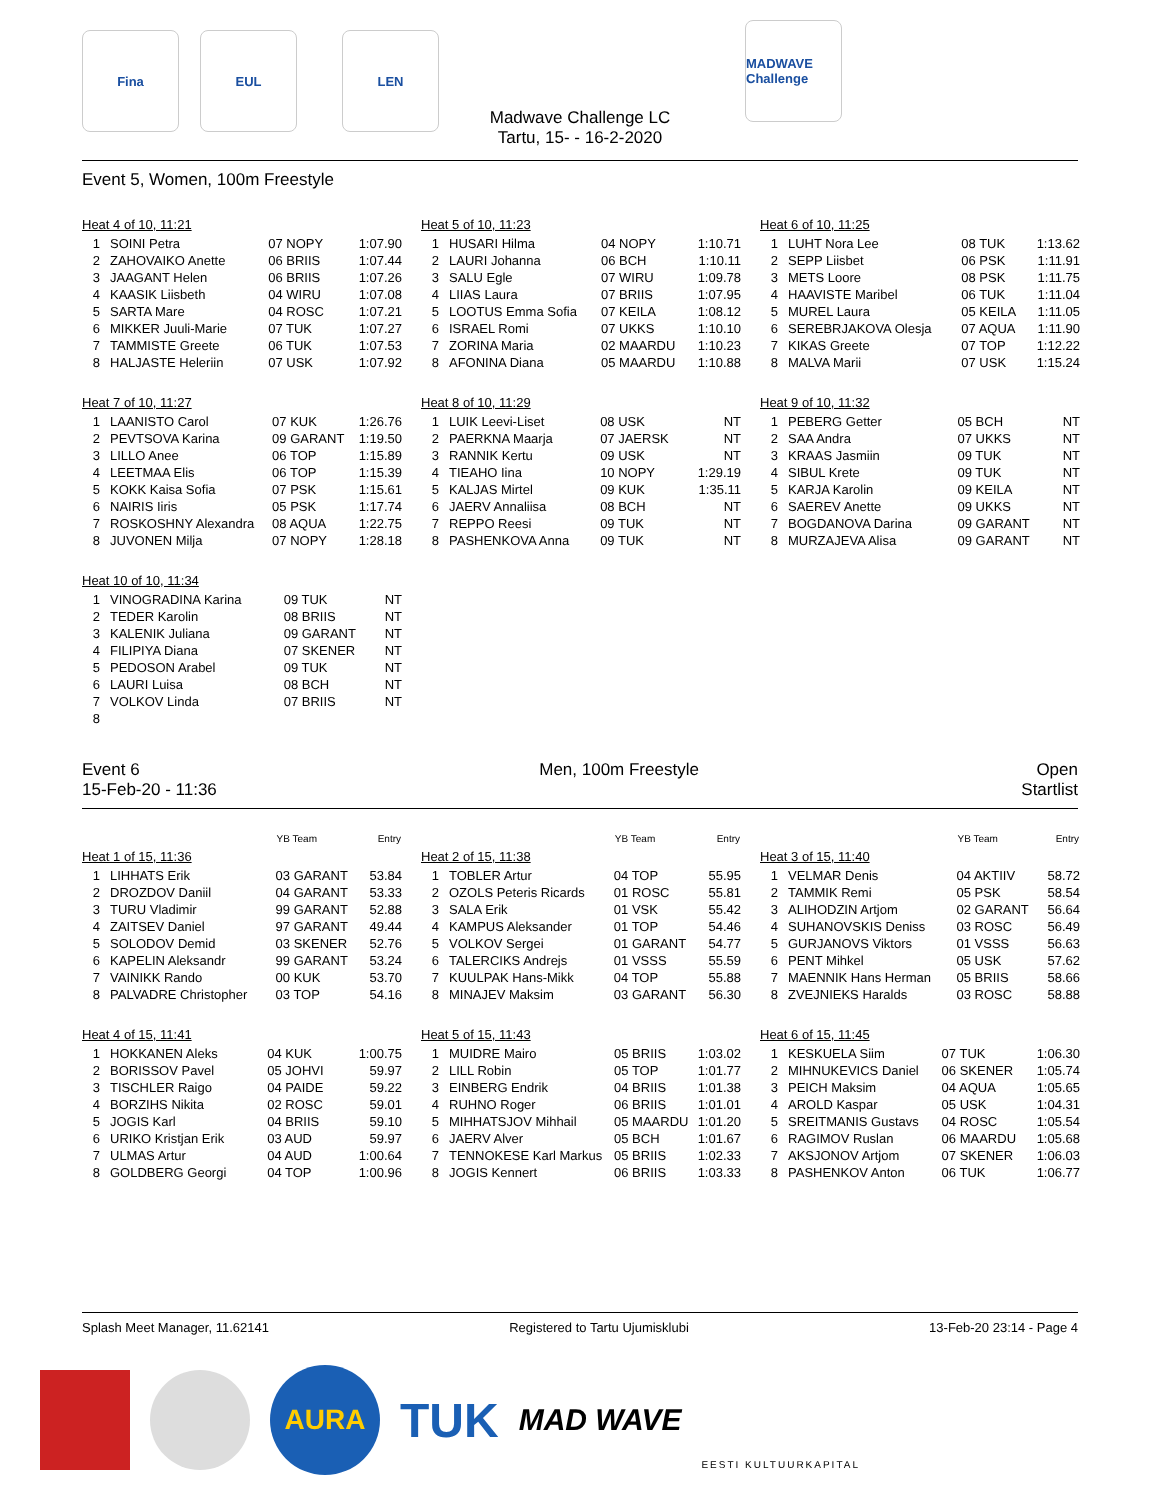Fina EUL LEN
MADWAVE Challenge
Madwave Challenge LC
Tartu, 15- - 16-2-2020
Event 5, Women, 100m Freestyle
| Heat 4 of 10, 11:21 | | | |
| 1 | SOINI Petra | 07 NOPY | 1:07.90 |
| 2 | ZAHOVAIKO Anette | 06 BRIIS | 1:07.44 |
| 3 | JAAGANT Helen | 06 BRIIS | 1:07.26 |
| 4 | KAASIK Liisbeth | 04 WIRU | 1:07.08 |
| 5 | SARTA Mare | 04 ROSC | 1:07.21 |
| 6 | MIKKER Juuli-Marie | 07 TUK | 1:07.27 |
| 7 | TAMMISTE Greete | 06 TUK | 1:07.53 |
| 8 | HALJASTE Heleriin | 07 USK | 1:07.92 |
| Heat 7 of 10, 11:27 | | | |
| 1 | LAANISTO Carol | 07 KUK | 1:26.76 |
| 2 | PEVTSOVA Karina | 09 GARANT | 1:19.50 |
| 3 | LILLO Anee | 06 TOP | 1:15.89 |
| 4 | LEETMAA Elis | 06 TOP | 1:15.39 |
| 5 | KOKK Kaisa Sofia | 07 PSK | 1:15.61 |
| 6 | NAIRIS Iiris | 05 PSK | 1:17.74 |
| 7 | ROSKOSHNY Alexandra | 08 AQUA | 1:22.75 |
| 8 | JUVONEN Milja | 07 NOPY | 1:28.18 |
| Heat 10 of 10, 11:34 | | | |
| 1 | VINOGRADINA Karina | 09 TUK | NT |
| 2 | TEDER Karolin | 08 BRIIS | NT |
| 3 | KALENIK Juliana | 09 GARANT | NT |
| 4 | FILIPIYA Diana | 07 SKENER | NT |
| 5 | PEDOSON Arabel | 09 TUK | NT |
| 6 | LAURI Luisa | 08 BCH | NT |
| 7 | VOLKOV Linda | 07 BRIIS | NT |
| 8 | | | |
| Heat 5 of 10, 11:23 | | | |
| 1 | HUSARI Hilma | 04 NOPY | 1:10.71 |
| 2 | LAURI Johanna | 06 BCH | 1:10.11 |
| 3 | SALU Egle | 07 WIRU | 1:09.78 |
| 4 | LIIAS Laura | 07 BRIIS | 1:07.95 |
| 5 | LOOTUS Emma Sofia | 07 KEILA | 1:08.12 |
| 6 | ISRAEL Romi | 07 UKKS | 1:10.10 |
| 7 | ZORINA Maria | 02 MAARDU | 1:10.23 |
| 8 | AFONINA Diana | 05 MAARDU | 1:10.88 |
| Heat 8 of 10, 11:29 | | | |
| 1 | LUIK Leevi-Liset | 08 USK | NT |
| 2 | PAERKNA Maarja | 07 JAERSK | NT |
| 3 | RANNIK Kertu | 09 USK | NT |
| 4 | TIEAHO Iina | 10 NOPY | 1:29.19 |
| 5 | KALJAS Mirtel | 09 KUK | 1:35.11 |
| 6 | JAERV Annaliisa | 08 BCH | NT |
| 7 | REPPO Reesi | 09 TUK | NT |
| 8 | PASHENKOVA Anna | 09 TUK | NT |
| Heat 6 of 10, 11:25 | | | |
| 1 | LUHT Nora Lee | 08 TUK | 1:13.62 |
| 2 | SEPP Liisbet | 06 PSK | 1:11.91 |
| 3 | METS Loore | 08 PSK | 1:11.75 |
| 4 | HAAVISTE Maribel | 06 TUK | 1:11.04 |
| 5 | MUREL Laura | 05 KEILA | 1:11.05 |
| 6 | SEREBRJAKOVA Olesja | 07 AQUA | 1:11.90 |
| 7 | KIKAS Greete | 07 TOP | 1:12.22 |
| 8 | MALVA Marii | 07 USK | 1:15.24 |
| Heat 9 of 10, 11:32 | | | |
| 1 | PEBERG Getter | 05 BCH | NT |
| 2 | SAA Andra | 07 UKKS | NT |
| 3 | KRAAS Jasmiin | 09 TUK | NT |
| 4 | SIBUL Krete | 09 TUK | NT |
| 5 | KARJA Karolin | 09 KEILA | NT |
| 6 | SAEREV Anette | 09 UKKS | NT |
| 7 | BOGDANOVA Darina | 09 GARANT | NT |
| 8 | MURZAJEVA Alisa | 09 GARANT | NT |
Event 6
15-Feb-20 - 11:36
Men, 100m Freestyle Open
Startlist
| | | YB Team | Entry |
| --- | --- | --- | --- |
| Heat 1 of 15, 11:36 | | | |
| 1 | LIHHATS Erik | 03 GARANT | 53.84 |
| 2 | DROZDOV Daniil | 04 GARANT | 53.33 |
| 3 | TURU Vladimir | 99 GARANT | 52.88 |
| 4 | ZAITSEV Daniel | 97 GARANT | 49.44 |
| 5 | SOLODOV Demid | 03 SKENER | 52.76 |
| 6 | KAPELIN Aleksandr | 99 GARANT | 53.24 |
| 7 | VAINIKK Rando | 00 KUK | 53.70 |
| 8 | PALVADRE Christopher | 03 TOP | 54.16 |
| Heat 4 of 15, 11:41 | | | |
| 1 | HOKKANEN Aleks | 04 KUK | 1:00.75 |
| 2 | BORISSOV Pavel | 05 JOHVI | 59.97 |
| 3 | TISCHLER Raigo | 04 PAIDE | 59.22 |
| 4 | BORZIHS Nikita | 02 ROSC | 59.01 |
| 5 | JOGIS Karl | 04 BRIIS | 59.10 |
| 6 | URIKO Kristjan Erik | 03 AUD | 59.97 |
| 7 | ULMAS Artur | 04 AUD | 1:00.64 |
| 8 | GOLDBERG Georgi | 04 TOP | 1:00.96 |
| | | YB Team | Entry |
| --- | --- | --- | --- |
| Heat 2 of 15, 11:38 | | | |
| 1 | TOBLER Artur | 04 TOP | 55.95 |
| 2 | OZOLS Peteris Ricards | 01 ROSC | 55.81 |
| 3 | SALA Erik | 01 VSK | 55.42 |
| 4 | KAMPUS Aleksander | 01 TOP | 54.46 |
| 5 | VOLKOV Sergei | 01 GARANT | 54.77 |
| 6 | TALERCIKS Andrejs | 01 VSSS | 55.59 |
| 7 | KUULPAK Hans-Mikk | 04 TOP | 55.88 |
| 8 | MINAJEV Maksim | 03 GARANT | 56.30 |
| Heat 5 of 15, 11:43 | | | |
| 1 | MUIDRE Mairo | 05 BRIIS | 1:03.02 |
| 2 | LILL Robin | 05 TOP | 1:01.77 |
| 3 | EINBERG Endrik | 04 BRIIS | 1:01.38 |
| 4 | RUHNO Roger | 06 BRIIS | 1:01.01 |
| 5 | MIHHATSJOV Mihhail | 05 MAARDU | 1:01.20 |
| 6 | JAERV Alver | 05 BCH | 1:01.67 |
| 7 | TENNOKESE Karl Markus | 05 BRIIS | 1:02.33 |
| 8 | JOGIS Kennert | 06 BRIIS | 1:03.33 |
| | | YB Team | Entry |
| --- | --- | --- | --- |
| Heat 3 of 15, 11:40 | | | |
| 1 | VELMAR Denis | 04 AKTIIV | 58.72 |
| 2 | TAMMIK Remi | 05 PSK | 58.54 |
| 3 | ALIHODZIN Artjom | 02 GARANT | 56.64 |
| 4 | SUHANOVSKIS Deniss | 03 ROSC | 56.49 |
| 5 | GURJANOVS Viktors | 01 VSSS | 56.63 |
| 6 | PENT Mihkel | 05 USK | 57.62 |
| 7 | MAENNIK Hans Herman | 05 BRIIS | 58.66 |
| 8 | ZVEJNIEKS Haralds | 03 ROSC | 58.88 |
| Heat 6 of 15, 11:45 | | | |
| 1 | KESKUELA Siim | 07 TUK | 1:06.30 |
| 2 | MIHNUKEVICS Daniel | 06 SKENER | 1:05.74 |
| 3 | PEICH Maksim | 04 AQUA | 1:05.65 |
| 4 | AROLD Kaspar | 05 USK | 1:04.31 |
| 5 | SREITMANIS Gustavs | 04 ROSC | 1:05.54 |
| 6 | RAGIMOV Ruslan | 06 MAARDU | 1:05.68 |
| 7 | AKSJONOV Artjom | 07 SKENER | 1:06.03 |
| 8 | PASHENKOV Anton | 06 TUK | 1:06.77 |
Splash Meet Manager, 11.62141 Registered to Tartu Ujumisklubi 13-Feb-20 23:14 - Page 4
AURA
TUK
MAD WAVE
EESTI KULTUURKAPITAL